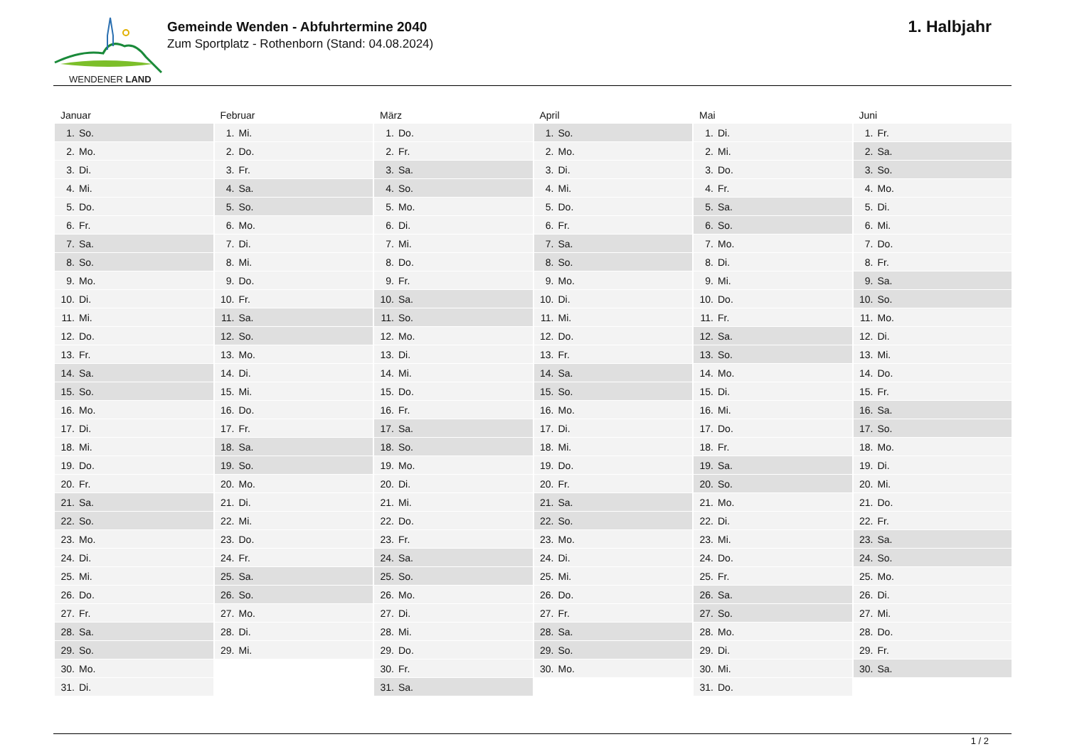WENDENER LAND
Gemeinde Wenden - Abfuhrtermine 2040
Zum Sportplatz - Rothenborn (Stand: 04.08.2024)
1. Halbjahr
| Januar | Februar | März | April | Mai | Juni |
| --- | --- | --- | --- | --- | --- |
| 1. So. | 1. Mi. | 1. Do. | 1. So. | 1. Di. | 1. Fr. |
| 2. Mo. | 2. Do. | 2. Fr. | 2. Mo. | 2. Mi. | 2. Sa. |
| 3. Di. | 3. Fr. | 3. Sa. | 3. Di. | 3. Do. | 3. So. |
| 4. Mi. | 4. Sa. | 4. So. | 4. Mi. | 4. Fr. | 4. Mo. |
| 5. Do. | 5. So. | 5. Mo. | 5. Do. | 5. Sa. | 5. Di. |
| 6. Fr. | 6. Mo. | 6. Di. | 6. Fr. | 6. So. | 6. Mi. |
| 7. Sa. | 7. Di. | 7. Mi. | 7. Sa. | 7. Mo. | 7. Do. |
| 8. So. | 8. Mi. | 8. Do. | 8. So. | 8. Di. | 8. Fr. |
| 9. Mo. | 9. Do. | 9. Fr. | 9. Mo. | 9. Mi. | 9. Sa. |
| 10. Di. | 10. Fr. | 10. Sa. | 10. Di. | 10. Do. | 10. So. |
| 11. Mi. | 11. Sa. | 11. So. | 11. Mi. | 11. Fr. | 11. Mo. |
| 12. Do. | 12. So. | 12. Mo. | 12. Do. | 12. Sa. | 12. Di. |
| 13. Fr. | 13. Mo. | 13. Di. | 13. Fr. | 13. So. | 13. Mi. |
| 14. Sa. | 14. Di. | 14. Mi. | 14. Sa. | 14. Mo. | 14. Do. |
| 15. So. | 15. Mi. | 15. Do. | 15. So. | 15. Di. | 15. Fr. |
| 16. Mo. | 16. Do. | 16. Fr. | 16. Mo. | 16. Mi. | 16. Sa. |
| 17. Di. | 17. Fr. | 17. Sa. | 17. Di. | 17. Do. | 17. So. |
| 18. Mi. | 18. Sa. | 18. So. | 18. Mi. | 18. Fr. | 18. Mo. |
| 19. Do. | 19. So. | 19. Mo. | 19. Do. | 19. Sa. | 19. Di. |
| 20. Fr. | 20. Mo. | 20. Di. | 20. Fr. | 20. So. | 20. Mi. |
| 21. Sa. | 21. Di. | 21. Mi. | 21. Sa. | 21. Mo. | 21. Do. |
| 22. So. | 22. Mi. | 22. Do. | 22. So. | 22. Di. | 22. Fr. |
| 23. Mo. | 23. Do. | 23. Fr. | 23. Mo. | 23. Mi. | 23. Sa. |
| 24. Di. | 24. Fr. | 24. Sa. | 24. Di. | 24. Do. | 24. So. |
| 25. Mi. | 25. Sa. | 25. So. | 25. Mi. | 25. Fr. | 25. Mo. |
| 26. Do. | 26. So. | 26. Mo. | 26. Do. | 26. Sa. | 26. Di. |
| 27. Fr. | 27. Mo. | 27. Di. | 27. Fr. | 27. So. | 27. Mi. |
| 28. Sa. | 28. Di. | 28. Mi. | 28. Sa. | 28. Mo. | 28. Do. |
| 29. So. | 29. Mi. | 29. Do. | 29. So. | 29. Di. | 29. Fr. |
| 30. Mo. | | 30. Fr. | 30. Mo. | 30. Mi. | 30. Sa. |
| 31. Di. | | 31. Sa. | | 31. Do. | |
1 / 2